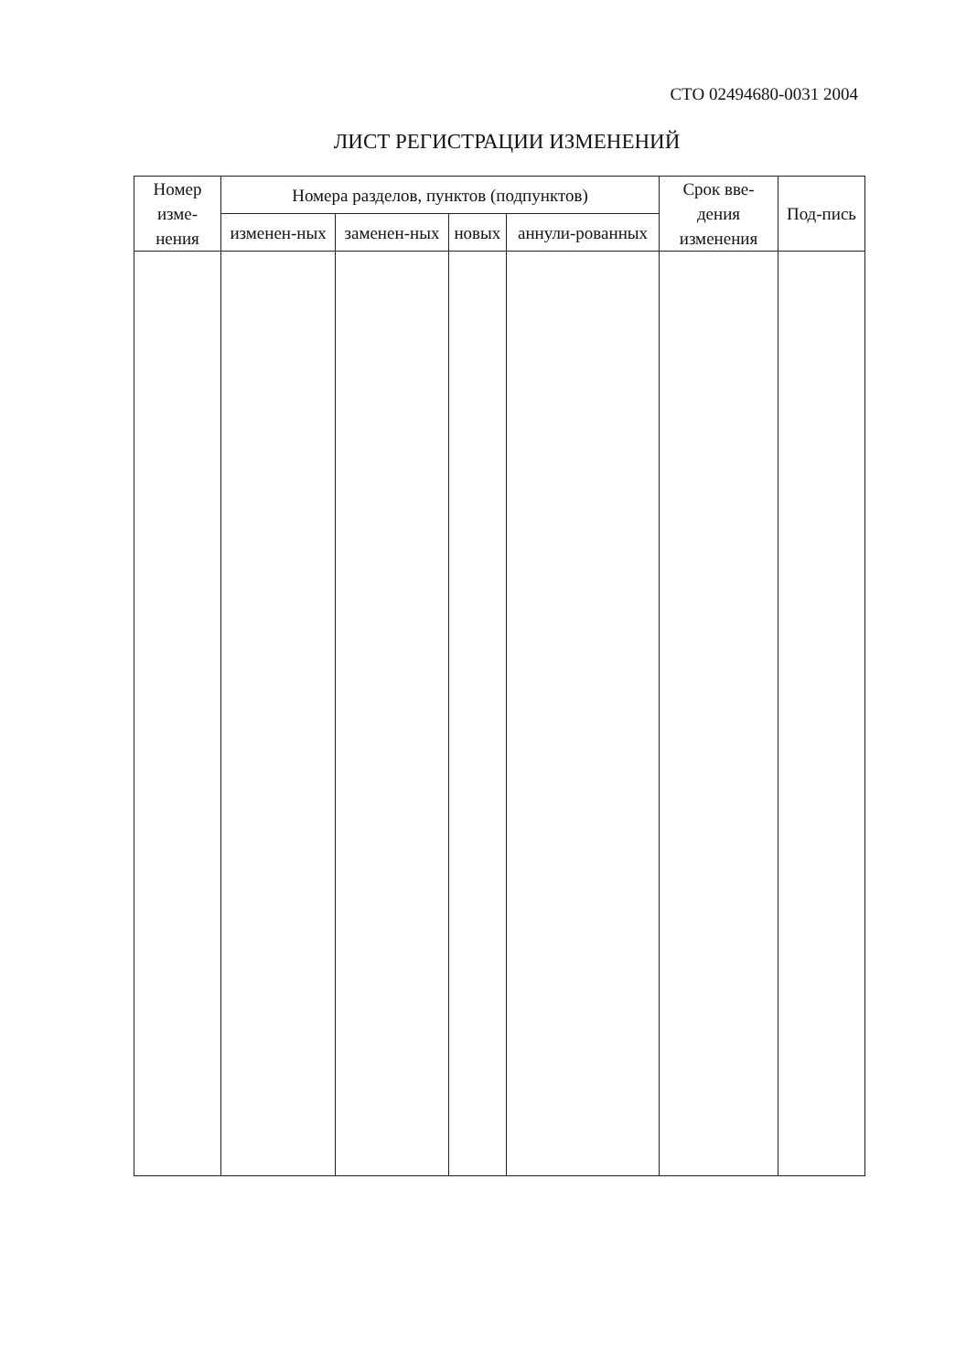СТО 02494680-0031 2004
ЛИСТ РЕГИСТРАЦИИ ИЗМЕНЕНИЙ
| Номер изме-нения | Номера разделов, пунктов (подпунктов) | | | | Срок вве-дения изменения | Под-пись |
| --- | --- | --- | --- | --- | --- | --- |
| | изменен-ных | заменен-ных | новых | аннули-рованных | | |